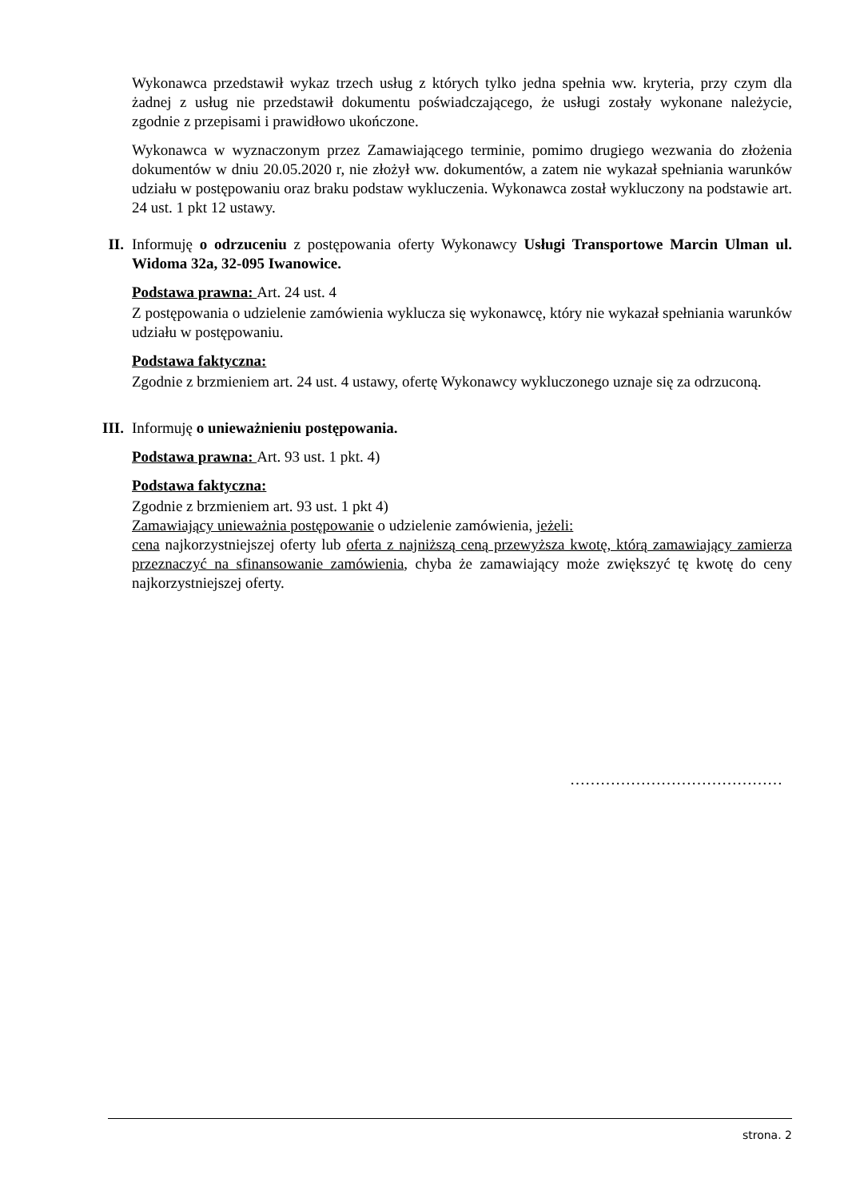Wykonawca przedstawił wykaz trzech usług z których tylko jedna spełnia ww. kryteria, przy czym dla żadnej z usług nie przedstawił dokumentu poświadczającego, że usługi zostały wykonane należycie, zgodnie z przepisami i prawidłowo ukończone.
Wykonawca w wyznaczonym przez Zamawiającego terminie, pomimo drugiego wezwania do złożenia dokumentów w dniu 20.05.2020 r, nie złożył ww. dokumentów, a zatem nie wykazał spełniania warunków udziału w postępowaniu oraz braku podstaw wykluczenia. Wykonawca został wykluczony na podstawie art. 24 ust. 1 pkt 12 ustawy.
II.
Informuję o odrzuceniu z postępowania oferty Wykonawcy Usługi Transportowe Marcin Ulman ul. Widoma 32a, 32-095 Iwanowice.
Podstawa prawna: Art. 24 ust. 4
Z postępowania o udzielenie zamówienia wyklucza się wykonawcę, który nie wykazał spełniania warunków udziału w postępowaniu.
Podstawa faktyczna:
Zgodnie z brzmieniem art. 24 ust. 4 ustawy, ofertę Wykonawcy wykluczonego uznaje się za odrzuconą.
III.
Informuję o unieważnieniu postępowania.
Podstawa prawna: Art. 93 ust. 1 pkt. 4)
Podstawa faktyczna:
Zgodnie z brzmieniem art. 93 ust. 1 pkt 4)
Zamawiający unieważnia postępowanie o udzielenie zamówienia, jeżeli:
cena najkorzystniejszej oferty lub oferta z najniższą ceną przewyższa kwotę, którą zamawiający zamierza przeznaczyć na sfinansowanie zamówienia, chyba że zamawiający może zwiększyć tę kwotę do ceny najkorzystniejszej oferty.
……………………………………
strona. 2